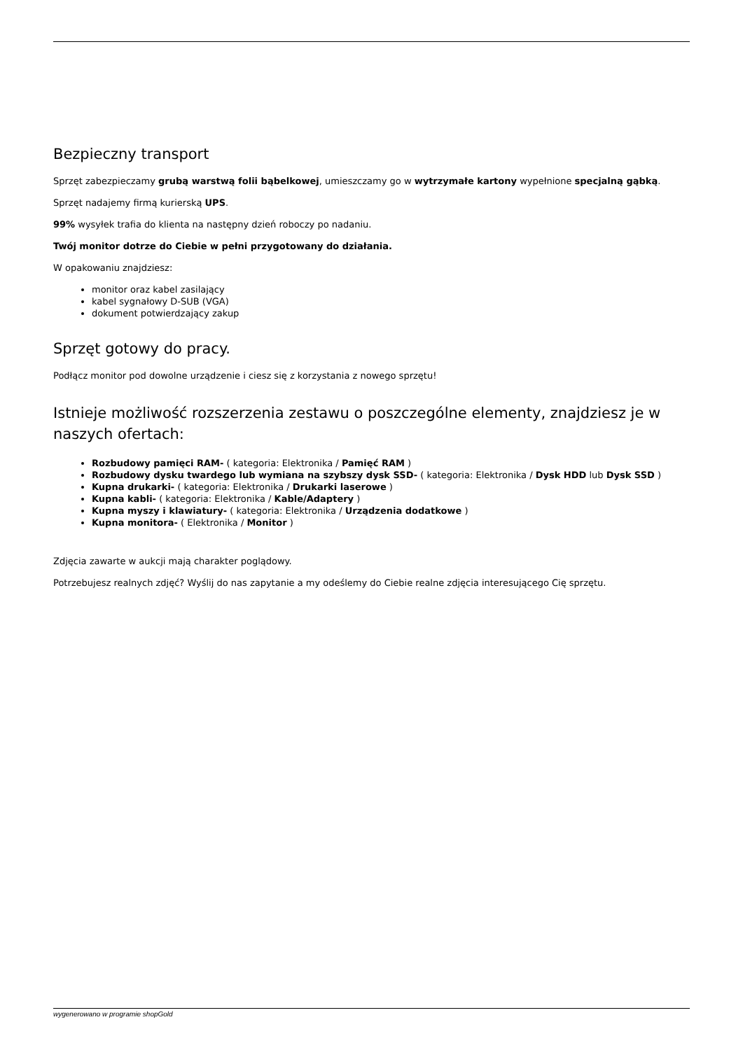Bezpieczny transport
Sprzęt zabezpieczamy grubą warstwą folii bąbelkowej, umieszczamy go w wytrzymałe kartony wypełnione specjalną gąbką.
Sprzęt nadajemy firmą kurierską UPS.
99% wysyłek trafia do klienta na następny dzień roboczy po nadaniu.
Twój monitor dotrze do Ciebie w pełni przygotowany do działania.
W opakowaniu znajdziesz:
monitor oraz kabel zasilający
kabel sygnałowy D-SUB (VGA)
dokument potwierdzający zakup
Sprzęt gotowy do pracy.
Podłącz monitor pod dowolne urządzenie i ciesz się z korzystania z nowego sprzętu!
Istnieje możliwość rozszerzenia zestawu o poszczególne elementy, znajdziesz je w naszych ofertach:
Rozbudowy pamięci RAM- ( kategoria: Elektronika / Pamięć RAM )
Rozbudowy dysku twardego lub wymiana na szybszy dysk SSD- ( kategoria: Elektronika / Dysk HDD lub Dysk SSD )
Kupna drukarki- ( kategoria: Elektronika / Drukarki laserowe )
Kupna kabli- ( kategoria: Elektronika / Kable/Adaptery )
Kupna myszy i klawiatury- ( kategoria: Elektronika / Urządzenia dodatkowe )
Kupna monitora- ( Elektronika / Monitor )
Zdjęcia zawarte w aukcji mają charakter poglądowy.
Potrzebujesz realnych zdjęć? Wyślij do nas zapytanie a my odeślemy do Ciebie realne zdjęcia interesującego Cię sprzętu.
wygenerowano w programie shopGold